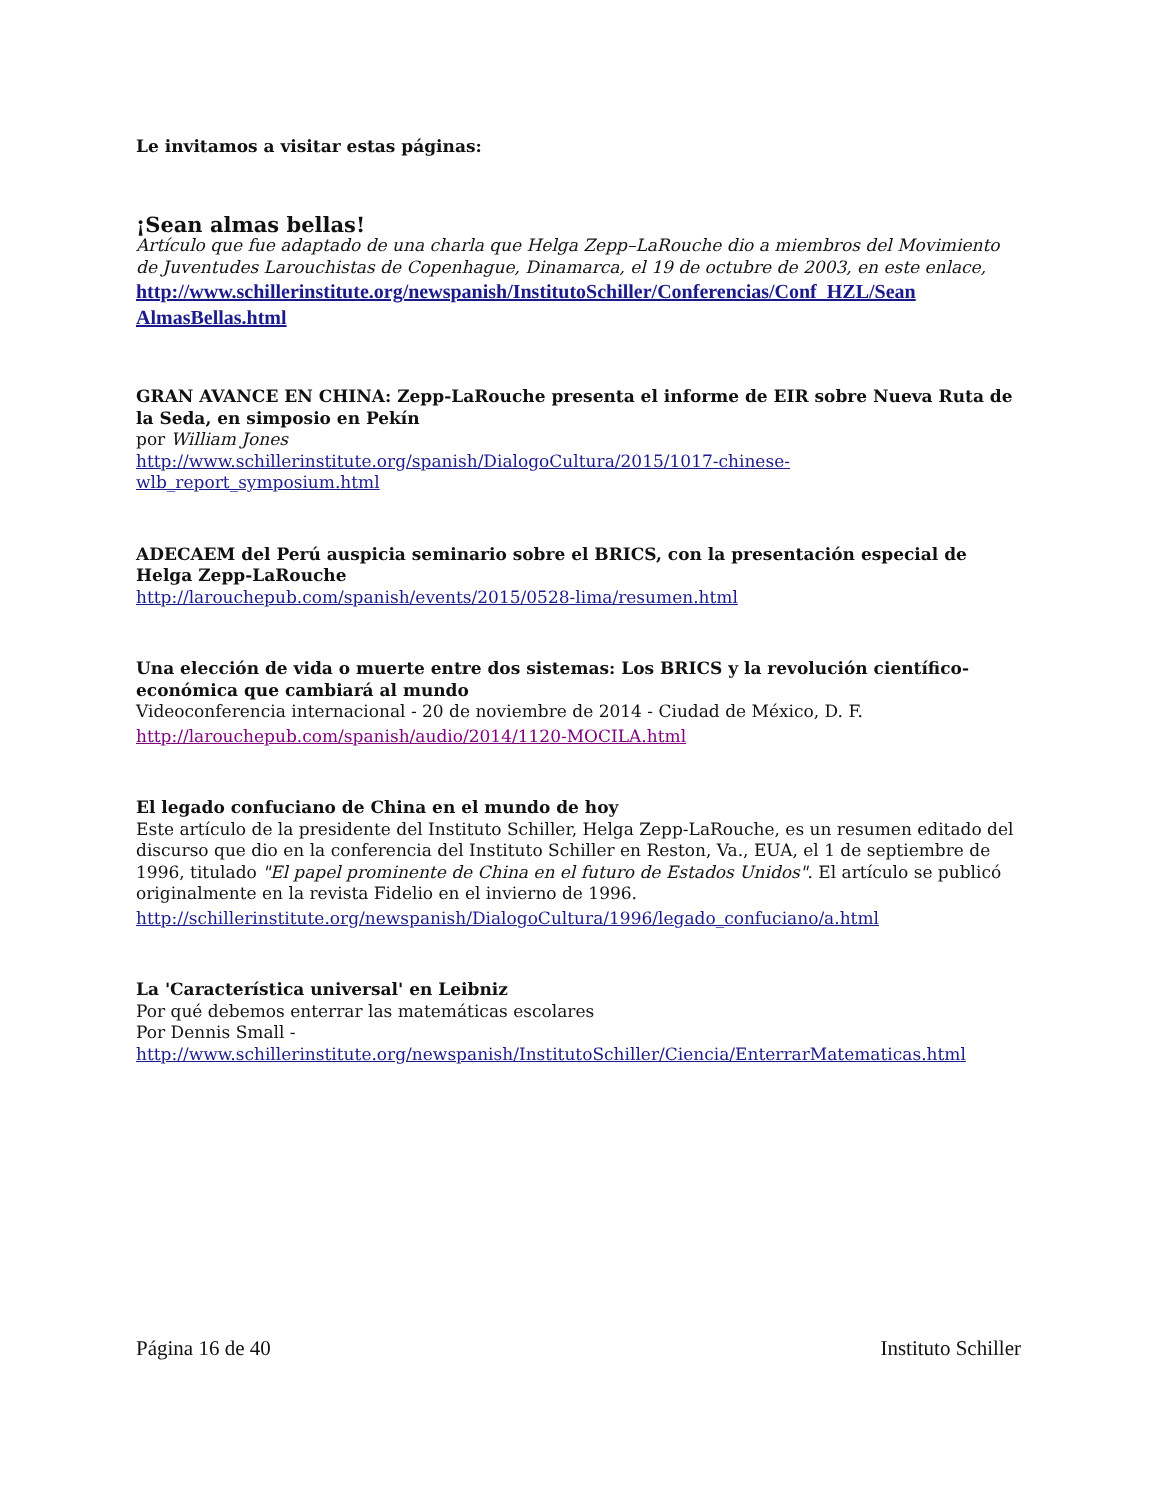Le invitamos a visitar estas páginas:
¡Sean almas bellas!
Artículo que fue adaptado de una charla que Helga Zepp–LaRouche dio a miembros del Movimiento de Juventudes Larouchistas de Copenhague, Dinamarca, el 19 de octubre de 2003, en este enlace,
http://www.schillerinstitute.org/newspanish/InstitutoSchiller/Conferencias/Conf_HZL/Sean AlmasBellas.html
GRAN AVANCE EN CHINA: Zepp-LaRouche presenta el informe de EIR sobre Nueva Ruta de la Seda, en simposio en Pekín
por William Jones
http://www.schillerinstitute.org/spanish/DialogoCultura/2015/1017-chinese-wlb_report_symposium.html
ADECAEM del Perú auspicia seminario sobre el BRICS, con la presentación especial de Helga Zepp-LaRouche
http://larouchepub.com/spanish/events/2015/0528-lima/resumen.html
Una elección de vida o muerte entre dos sistemas: Los BRICS y la revolución científico-económica que cambiará al mundo
Videoconferencia internacional - 20 de noviembre de 2014 - Ciudad de México, D. F.
http://larouchepub.com/spanish/audio/2014/1120-MOCILA.html
El legado confuciano de China en el mundo de hoy
Este artículo de la presidente del Instituto Schiller, Helga Zepp-LaRouche, es un resumen editado del discurso que dio en la conferencia del Instituto Schiller en Reston, Va., EUA, el 1 de septiembre de 1996, titulado "El papel prominente de China en el futuro de Estados Unidos". El artículo se publicó originalmente en la revista Fidelio en el invierno de 1996.
http://schillerinstitute.org/newspanish/DialogoCultura/1996/legado_confuciano/a.html
La 'Característica universal' en Leibniz
Por qué debemos enterrar las matemáticas escolares
Por Dennis Small -
http://www.schillerinstitute.org/newspanish/InstitutoSchiller/Ciencia/EnterrarMatematicas.html
Página 16 de 40 Instituto Schiller